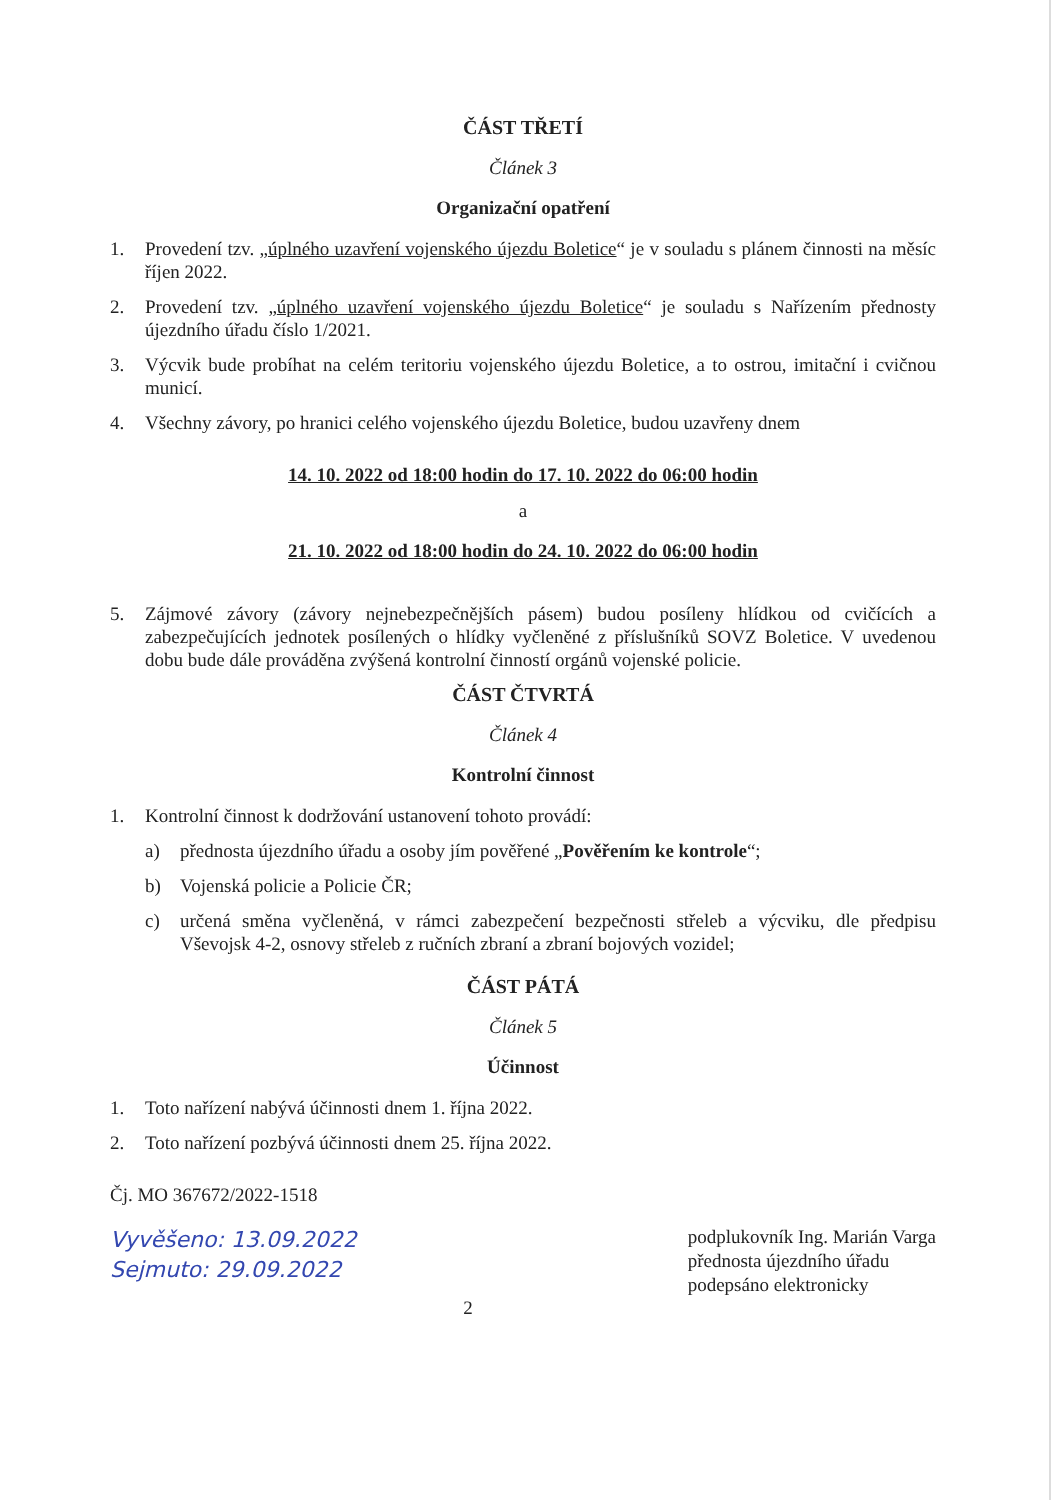ČÁST TŘETÍ
Článek 3
Organizační opatření
1. Provedení tzv. „úplného uzavření vojenského újezdu Boletice“ je v souladu s plánem činnosti na měsíc říjen 2022.
2. Provedení tzv. „úplného uzavření vojenského újezdu Boletice“ je souladu s Nařízením přednosty újezdního úřadu číslo 1/2021.
3. Výcvik bude probíhat na celém teritoriu vojenského újezdu Boletice, a to ostrou, imitační i cvičnou municí.
4. Všechny závory, po hranici celého vojenského újezdu Boletice, budou uzavřeny dnem
14. 10. 2022 od 18:00 hodin do 17. 10. 2022 do 06:00 hodin
a
21. 10. 2022 od 18:00 hodin do 24. 10. 2022 do 06:00 hodin
5. Zájmové závory (závory nejnebezpečnějších pásem) budou posíleny hlídkou od cvičících a zabezpečujících jednotek posílených o hlídky vyčleněné z příslušníků SOVZ Boletice. V uvedenou dobu bude dále prováděna zvýšená kontrolní činností orgánů vojenské policie.
ČÁST ČTVRTÁ
Článek 4
Kontrolní činnost
1. Kontrolní činnost k dodržování ustanovení tohoto provádí:
a) přednosta újezdního úřadu a osoby jím pověřené „Pověřením ke kontrole“;
b) Vojenská policie a Policie ČR;
c) určená směna vyčleněná, v rámci zabezpečení bezpečnosti střeleb a výcviku, dle předpisu Vševojsk 4-2, osnovy střeleb z ručních zbraní a zbraní bojových vozidel;
ČÁST PÁTÁ
Článek 5
Účinnost
1. Toto nařízení nabývá účinnosti dnem 1. října 2022.
2. Toto nařízení pozbývá účinnosti dnem 25. října 2022.
Čj. MO 367672/2022-1518
Vyvěšeno: 13.09.2022
Sejmuto: 29.09.2022
podplukovník Ing. Marián Varga
přednosta újezdního úřadu
podepsáno elektronicky
2